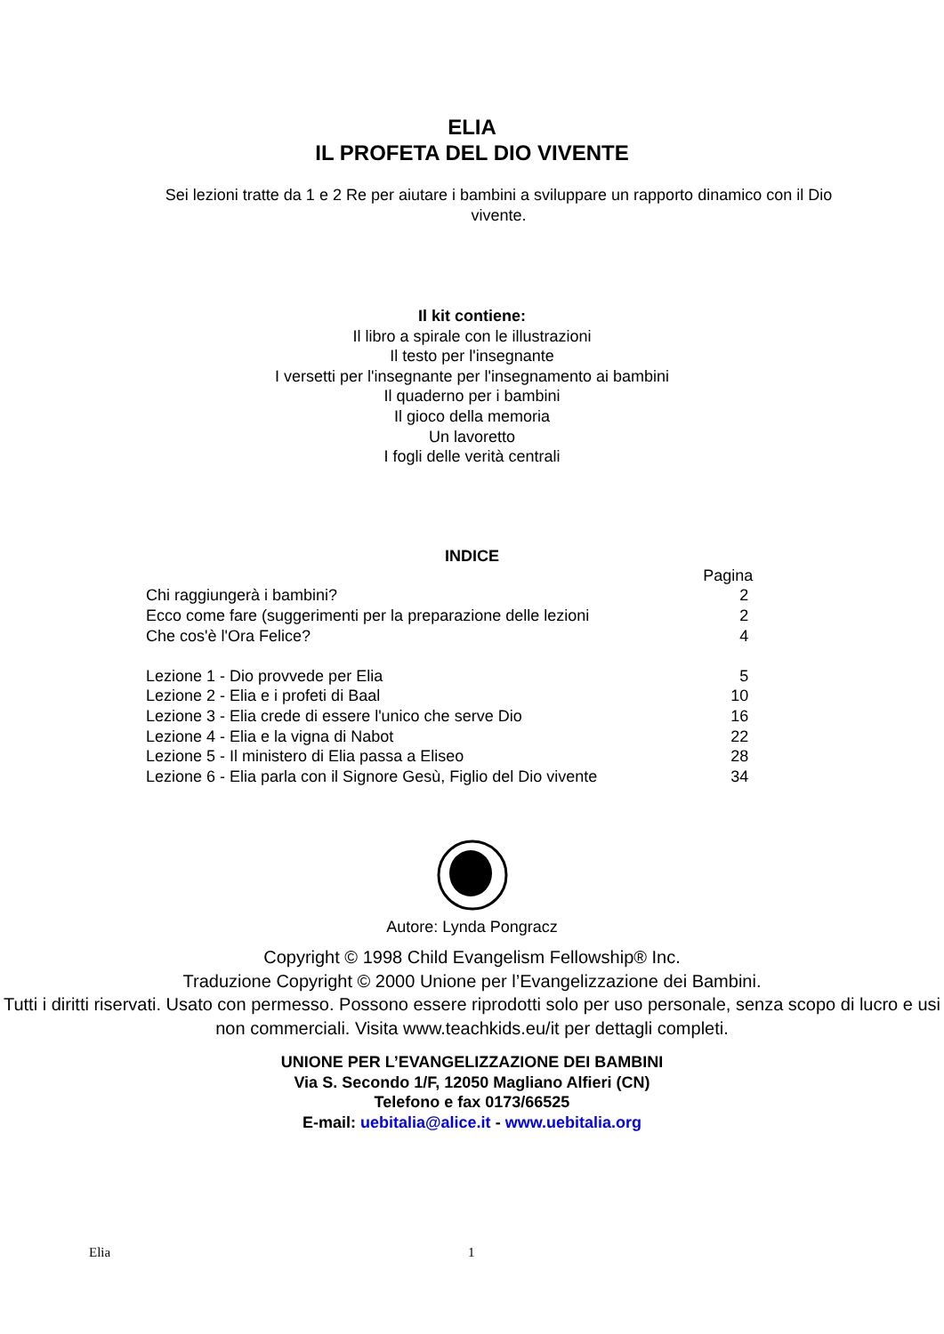ELIA
IL PROFETA DEL DIO VIVENTE
Sei lezioni tratte da 1 e 2 Re per aiutare i bambini a sviluppare un rapporto dinamico con il Dio vivente.
Il kit contiene:
Il libro a spirale con le illustrazioni
Il testo per l'insegnante
I versetti per l'insegnante per l'insegnamento ai bambini
Il quaderno per i bambini
Il gioco della memoria
Un lavoretto
I fogli delle verità centrali
INDICE
| | Pagina |
| Chi raggiungerà i bambini? | 2 |
| Ecco come fare (suggerimenti per la preparazione delle lezioni | 2 |
| Che cos'è l'Ora Felice? | 4 |
| Lezione 1 - Dio provvede per Elia | 5 |
| Lezione 2 - Elia e i profeti di Baal | 10 |
| Lezione 3 - Elia crede di essere l'unico che serve Dio | 16 |
| Lezione 4 - Elia e la vigna di Nabot | 22 |
| Lezione 5 - Il ministero di Elia passa a Eliseo | 28 |
| Lezione 6 - Elia parla con il Signore Gesù, Figlio del Dio vivente | 34 |
Autore: Lynda Pongracz
Copyright © 1998 Child Evangelism Fellowship® Inc.
Traduzione Copyright © 2000 Unione per l’Evangelizzazione dei Bambini.
Tutti i diritti riservati. Usato con permesso. Possono essere riprodotti solo per uso personale, senza scopo di lucro e usi non commerciali. Visita www.teachkids.eu/it per dettagli completi.
UNIONE PER L’EVANGELIZZAZIONE DEI BAMBINI
Via S. Secondo 1/F, 12050 Magliano Alfieri (CN)
Telefono e fax 0173/66525
E-mail: uebitalia@alice.it - www.uebitalia.org
Elia 1